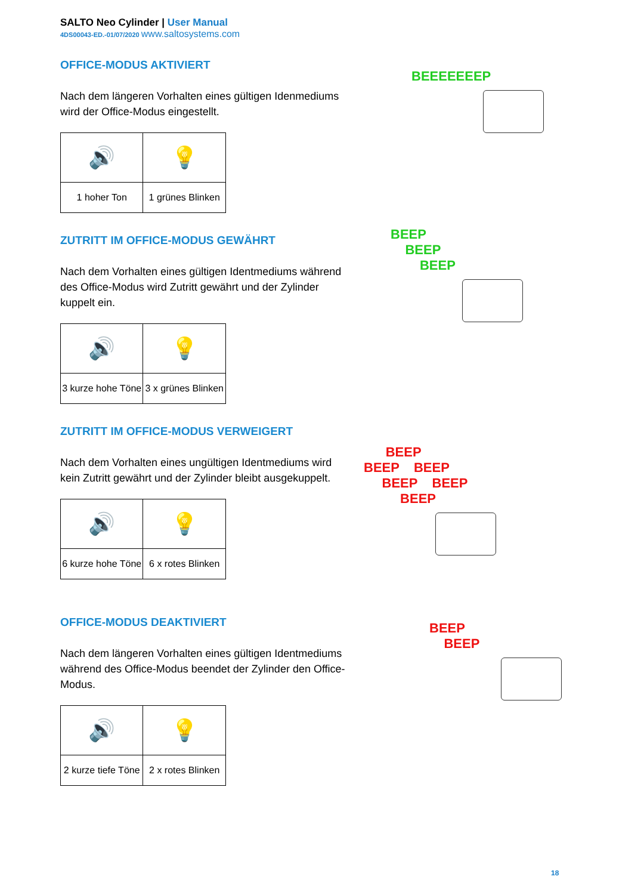SALTO Neo Cylinder | User Manual
4DS00043-ED.-01/07/2020 www.saltosystems.com
OFFICE-MODUS AKTIVIERT
Nach dem längeren Vorhalten eines gültigen Idenmediums wird der Office-Modus eingestellt.
| 🔊 | 💡 |
| 1 hoher Ton | 1 grünes Blinken |
ZUTRITT IM OFFICE-MODUS GEWÄHRT
Nach dem Vorhalten eines gültigen Identmediums während des Office-Modus wird Zutritt gewährt und der Zylinder kuppelt ein.
| 🔊 | 💡 |
| 3 kurze hohe Töne | 3 x grünes Blinken |
ZUTRITT IM OFFICE-MODUS VERWEIGERT
Nach dem Vorhalten eines ungültigen Identmediums wird kein Zutritt gewährt und der Zylinder bleibt ausgekuppelt.
| 🔊 | 💡 |
| 6 kurze hohe Töne | 6 x rotes Blinken |
OFFICE-MODUS DEAKTIVIERT
Nach dem längeren Vorhalten eines gültigen Identmediums während des Office-Modus beendet der Zylinder den Office-Modus.
| 🔊 | 💡 |
| 2 kurze tiefe Töne | 2 x rotes Blinken |
BEEEEEEEP
BEEP
BEEP
BEEP
BEEP
BEEP BEEP
BEEP BEEP
BEEP
BEEP
BEEP
18